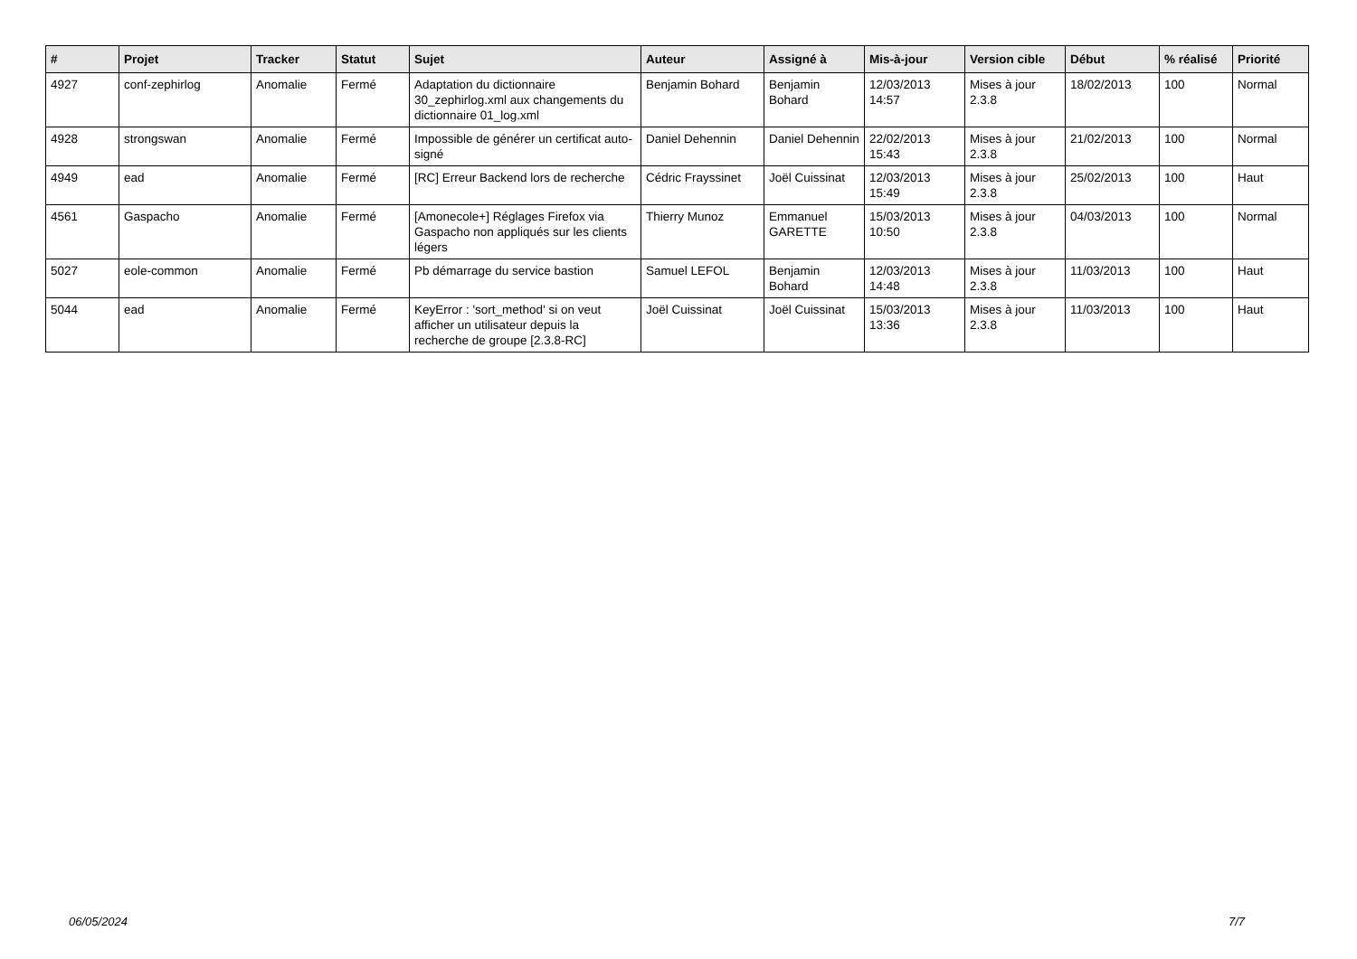| # | Projet | Tracker | Statut | Sujet | Auteur | Assigné à | Mis-à-jour | Version cible | Début | % réalisé | Priorité |
| --- | --- | --- | --- | --- | --- | --- | --- | --- | --- | --- | --- |
| 4927 | conf-zephirlog | Anomalie | Fermé | Adaptation du dictionnaire 30_zephirlog.xml aux changements du dictionnaire 01_log.xml | Benjamin Bohard | Benjamin Bohard | 12/03/2013 14:57 | Mises à jour 2.3.8 | 18/02/2013 | 100 | Normal |
| 4928 | strongswan | Anomalie | Fermé | Impossible de générer un certificat auto-signé | Daniel Dehennin | Daniel Dehennin | 22/02/2013 15:43 | Mises à jour 2.3.8 | 21/02/2013 | 100 | Normal |
| 4949 | ead | Anomalie | Fermé | [RC] Erreur Backend lors de recherche | Cédric Frayssinet | Joël Cuissinat | 12/03/2013 15:49 | Mises à jour 2.3.8 | 25/02/2013 | 100 | Haut |
| 4561 | Gaspacho | Anomalie | Fermé | [Amonecole+] Réglages Firefox via Gaspacho non appliqués sur les clients légers | Thierry Munoz | Emmanuel GARETTE | 15/03/2013 10:50 | Mises à jour 2.3.8 | 04/03/2013 | 100 | Normal |
| 5027 | eole-common | Anomalie | Fermé | Pb démarrage du service bastion | Samuel LEFOL | Benjamin Bohard | 12/03/2013 14:48 | Mises à jour 2.3.8 | 11/03/2013 | 100 | Haut |
| 5044 | ead | Anomalie | Fermé | KeyError : 'sort_method' si on veut afficher un utilisateur depuis la recherche de groupe [2.3.8-RC] | Joël Cuissinat | Joël Cuissinat | 15/03/2013 13:36 | Mises à jour 2.3.8 | 11/03/2013 | 100 | Haut |
06/05/2024 7/7